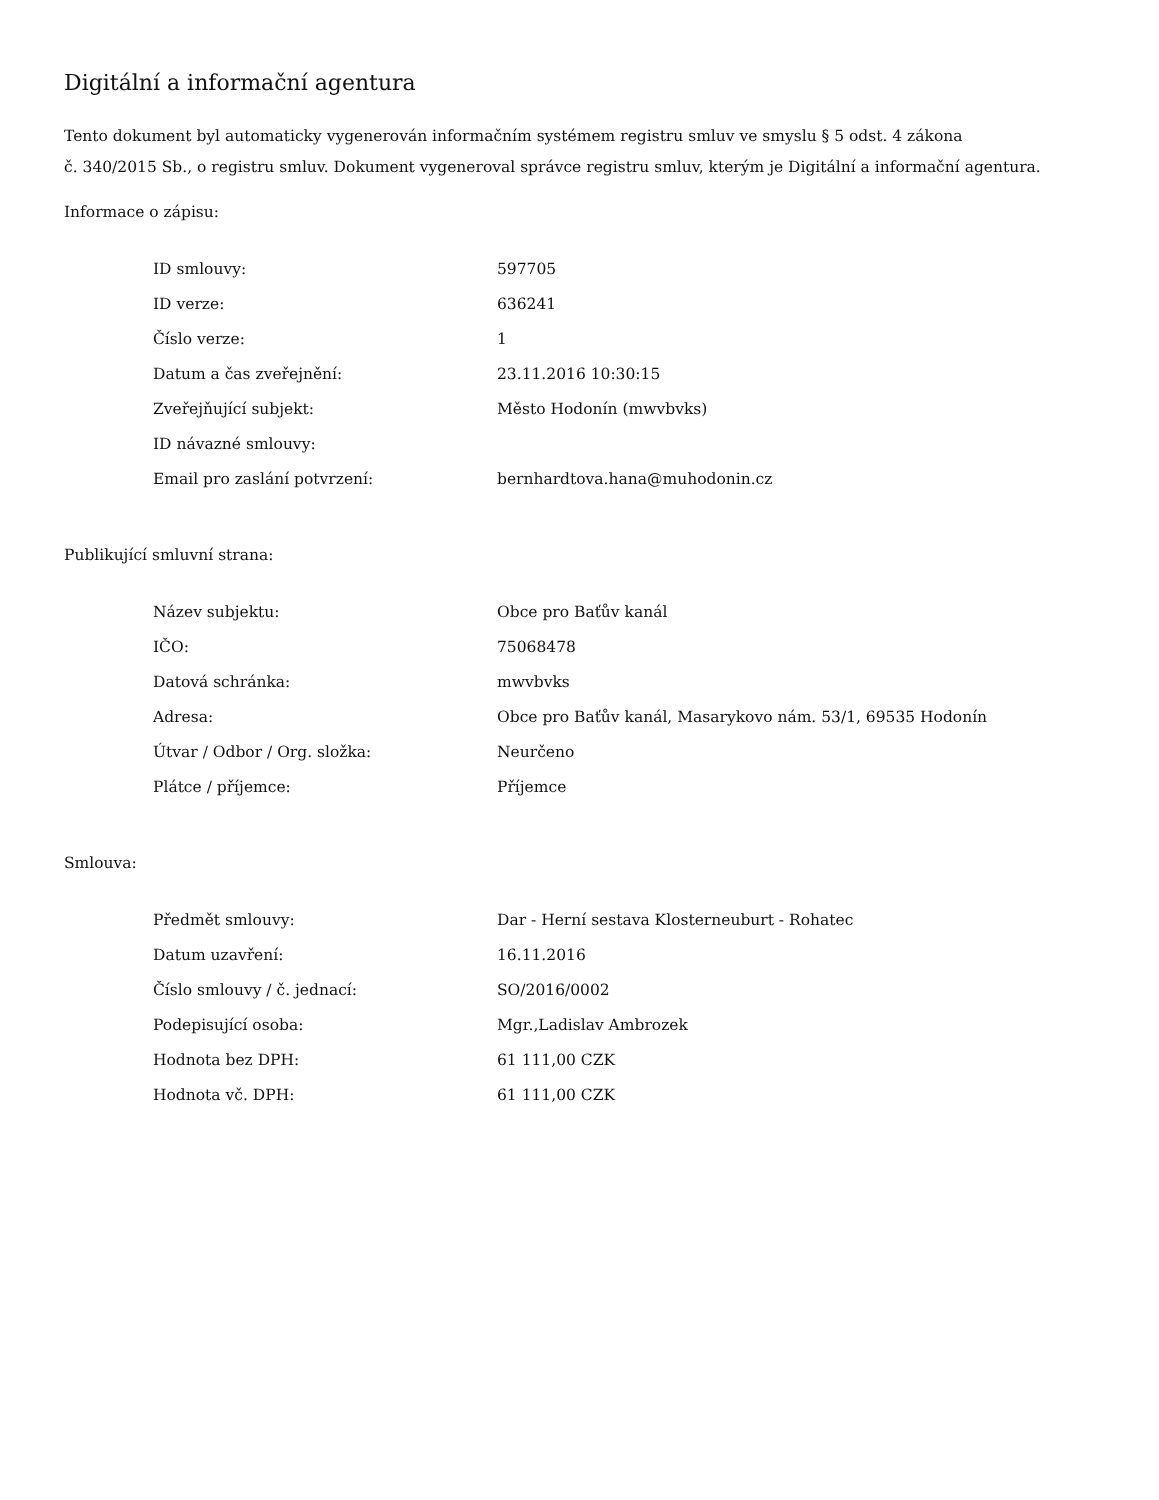Digitální a informační agentura
Tento dokument byl automaticky vygenerován informačním systémem registru smluv ve smyslu § 5 odst. 4 zákona
č. 340/2015 Sb., o registru smluv. Dokument vygeneroval správce registru smluv, kterým je Digitální a informační agentura.
Informace o zápisu:
| ID smlouvy: | 597705 |
| ID verze: | 636241 |
| Číslo verze: | 1 |
| Datum a čas zveřejnění: | 23.11.2016 10:30:15 |
| Zveřejňující subjekt: | Město Hodonín (mwvbvks) |
| ID návazné smlouvy: | |
| Email pro zaslání potvrzení: | bernhardtova.hana@muhodonin.cz |
Publikující smluvní strana:
| Název subjektu: | Obce pro Baťův kanál |
| IČO: | 75068478 |
| Datová schránka: | mwvbvks |
| Adresa: | Obce pro Baťův kanál, Masarykovo nám. 53/1, 69535 Hodonín |
| Útvar / Odbor / Org. složka: | Neurčeno |
| Plátce / příjemce: | Příjemce |
Smlouva:
| Předmět smlouvy: | Dar - Herní sestava Klosterneuburt - Rohatec |
| Datum uzavření: | 16.11.2016 |
| Číslo smlouvy / č. jednací: | SO/2016/0002 |
| Podepisující osoba: | Mgr.,Ladislav Ambrozek |
| Hodnota bez DPH: | 61 111,00 CZK |
| Hodnota vč. DPH: | 61 111,00 CZK |